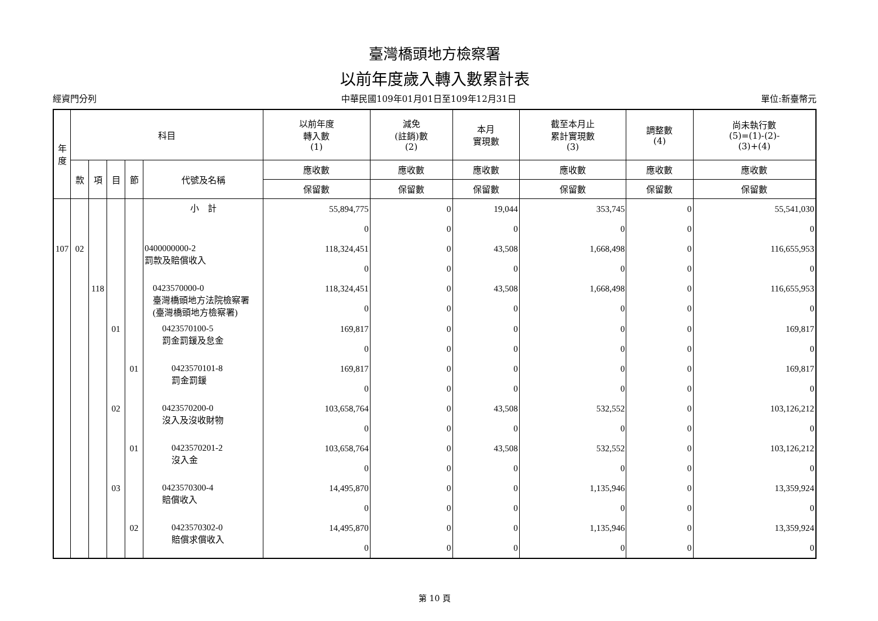臺灣橋頭地方檢察署
以前年度歲入轉入數累計表
經資門分列 中華民國109年01月01日至109年12月31日 單位:新臺幣元
| 年 度 | 科目 | | | | | 以前年度 轉入數 (1) | 減免 (註銷)數 (2) | 本月 實現數 | 截至本月止 累計實現數 (3) | 調整數 (4) | 尚未執行數 (5)=(1)-(2)- (3)+(4) |
| --- | --- | --- | --- | --- | --- | --- | --- | --- | --- | --- | --- |
| | 款 | 項 | 目 | 節 | 代號及名稱 | 應收數 | 應收數 | 應收數 | 應收數 | 應收數 | 應收數 |
| | | | | | | 保留數 | 保留數 | 保留數 | 保留數 | 保留數 | 保留數 |
| | | | | | 小 計 | 55,894,775 0 | 0 0 | 19,044 0 | 353,745 0 | 0 0 | 55,541,030 0 |
| 107 | 02 | | | | 0400000000-2 罰款及賠償收入 | 118,324,451 0 | 0 0 | 43,508 0 | 1,668,498 0 | 0 0 | 116,655,953 0 |
| | | 118 | | | 0423570000-0 臺灣橋頭地方法院檢察署 (臺灣橋頭地方檢察署) | 118,324,451 0 | 0 0 | 43,508 0 | 1,668,498 0 | 0 0 | 116,655,953 0 |
| | | | 01 | | 0423570100-5 罰金罰鍰及怠金 | 169,817 0 | 0 0 | 0 0 | 0 0 | 0 0 | 169,817 0 |
| | | | | 01 | 0423570101-8 罰金罰鍰 | 169,817 0 | 0 0 | 0 0 | 0 0 | 0 0 | 169,817 0 |
| | | | 02 | | 0423570200-0 沒入及沒收財物 | 103,658,764 0 | 0 0 | 43,508 0 | 532,552 0 | 0 0 | 103,126,212 0 |
| | | | | 01 | 0423570201-2 沒入金 | 103,658,764 0 | 0 0 | 43,508 0 | 532,552 0 | 0 0 | 103,126,212 0 |
| | | | 03 | | 0423570300-4 賠償收入 | 14,495,870 0 | 0 0 | 0 0 | 1,135,946 0 | 0 0 | 13,359,924 0 |
| | | | | 02 | 0423570302-0 賠償求償收入 | 14,495,870 0 | 0 0 | 0 0 | 1,135,946 0 | 0 0 | 13,359,924 0 |
第 10 頁